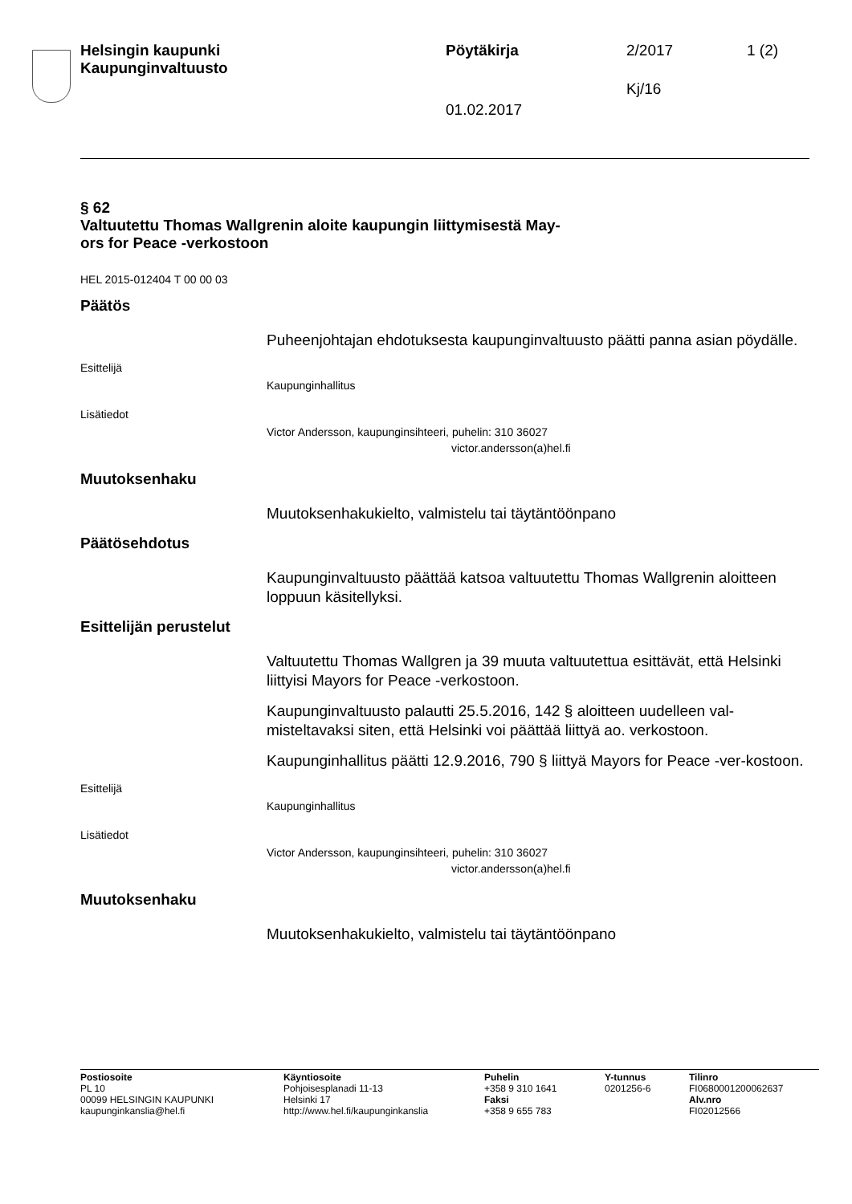Helsingin kaupunki
Kaupunginvaltuusto Pöytäkirja 2/2017 1 (2)
Kj/16
01.02.2017
§ 62
Valtuutettu Thomas Wallgrenin aloite kaupungin liittymisestä May-
ors for Peace -verkostoon
HEL 2015-012404 T 00 00 03
Päätös
Puheenjohtajan ehdotuksesta kaupunginvaltuusto päätti panna asian pöydälle.
Esittelijä
Kaupunginhallitus
Lisätiedot
Victor Andersson, kaupunginsihteeri, puhelin: 310 36027
victor.andersson(a)hel.fi
Muutoksenhaku
Muutoksenhakukielto, valmistelu tai täytäntöönpano
Päätösehdotus
Kaupunginvaltuusto päättää katsoa valtuutettu Thomas Wallgrenin aloitteen loppuun käsitellyksi.
Esittelijän perustelut
Valtuutettu Thomas Wallgren ja 39 muuta valtuutettua esittävät, että Helsinki liittyisi Mayors for Peace -verkostoon.
Kaupunginvaltuusto palautti 25.5.2016, 142 § aloitteen uudelleen val-misteltavaksi siten, että Helsinki voi päättää liittyä ao. verkostoon.
Kaupunginhallitus päätti 12.9.2016, 790 § liittyä Mayors for Peace -ver-kostoon.
Esittelijä
Kaupunginhallitus
Lisätiedot
Victor Andersson, kaupunginsihteeri, puhelin: 310 36027
victor.andersson(a)hel.fi
Muutoksenhaku
Muutoksenhakukielto, valmistelu tai täytäntöönpano
Postiosoite
PL 10
00099 HELSINGIN KAUPUNKI
kaupunginkanslia@hel.fi
Käyntiosoite
Pohjoisesplanadi 11-13
Helsinki 17
http://www.hel.fi/kaupunginkanslia
Puhelin
+358 9 310 1641
Faksi
+358 9 655 783
Y-tunnus
0201256-6
Tilinro
FI0680001200062637
Alv.nro
FI02012566